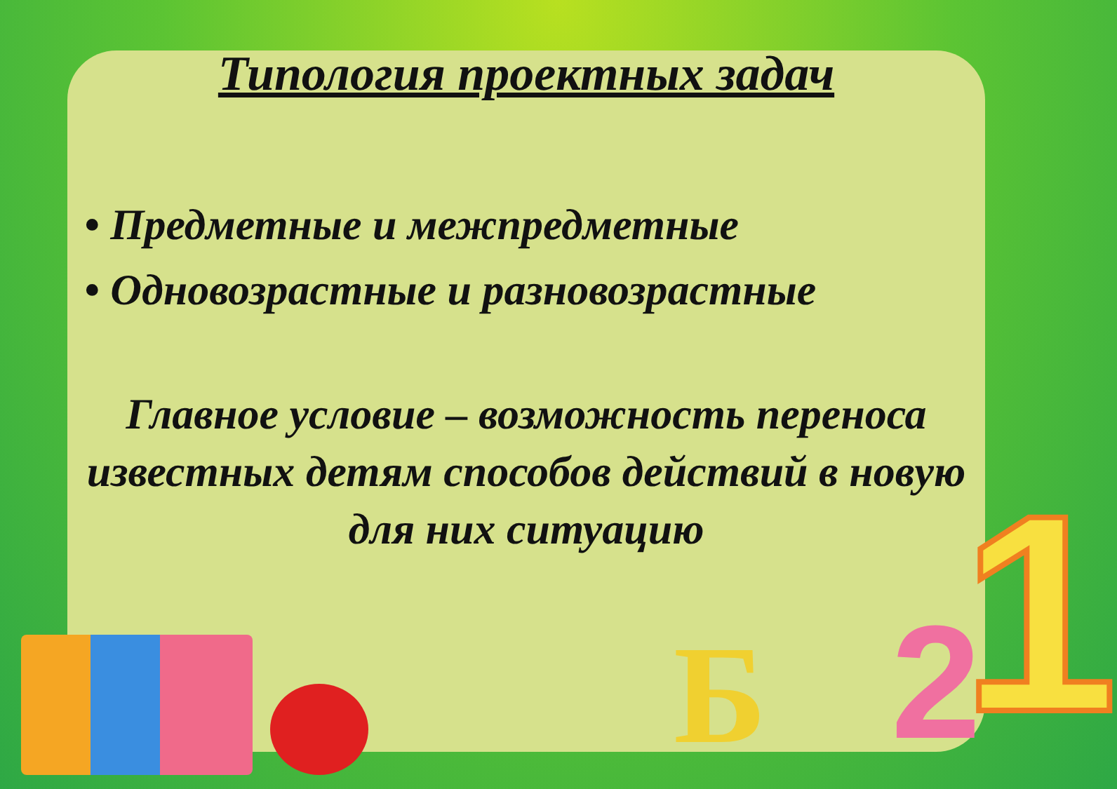2
Б 1
Типология проектных задач
• Предметные и межпредметные
• Одновозрастные и разновозрастные
Главное условие – возможность переноса известных детям способов действий в новую для них ситуацию